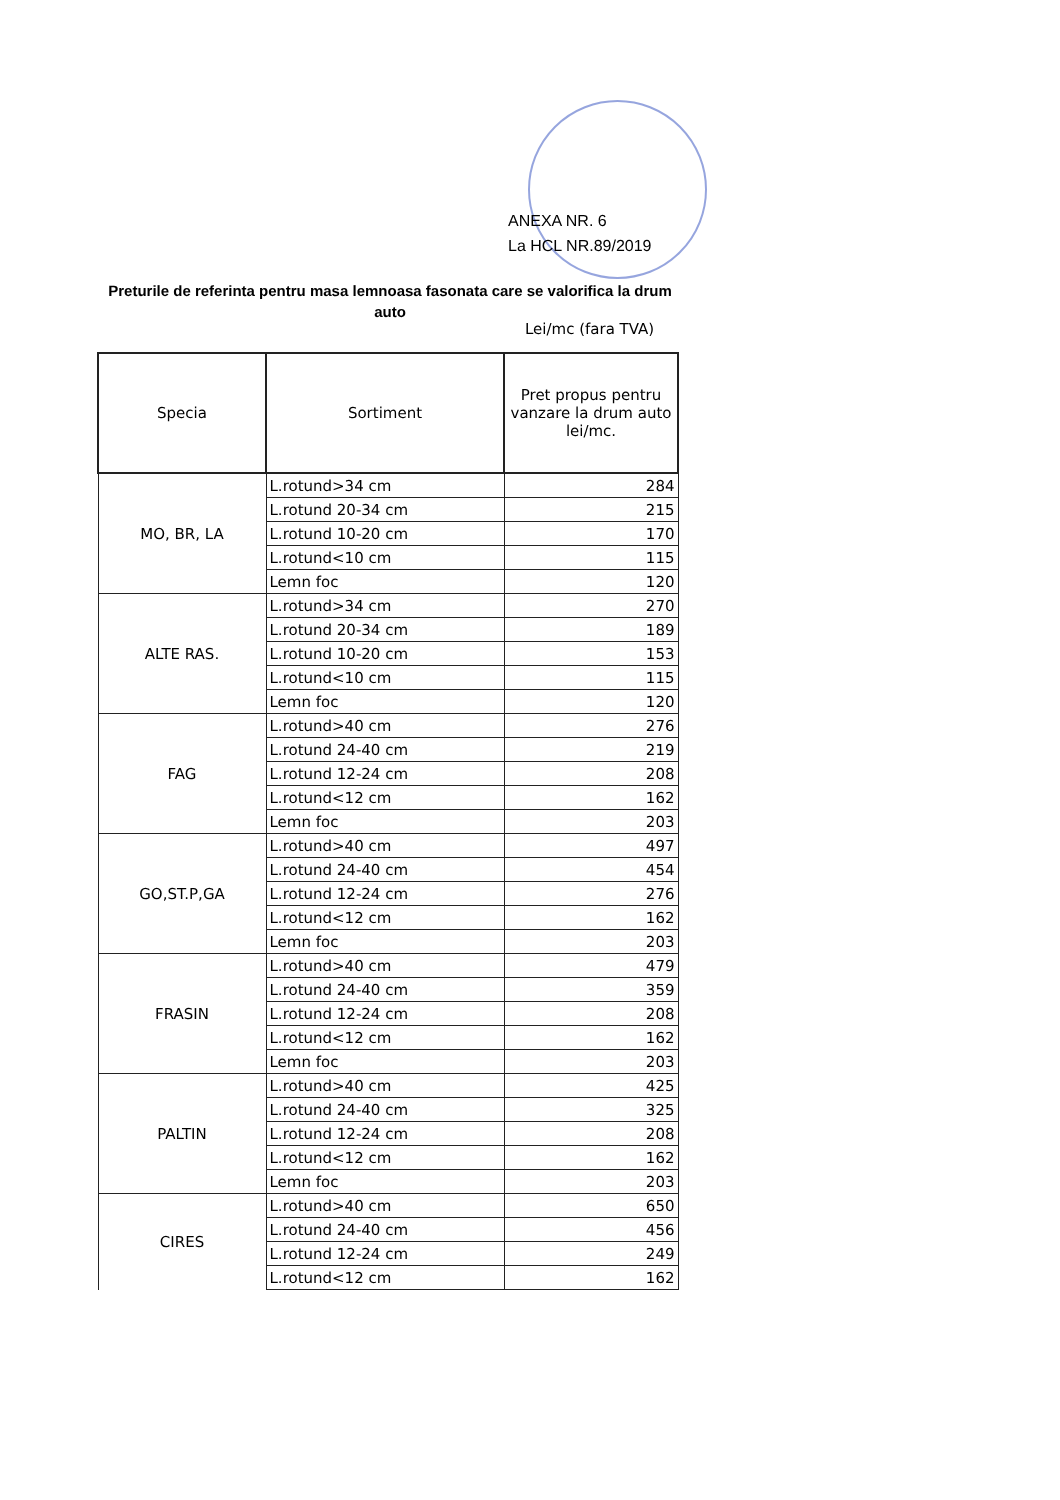ANEXA NR. 6
La HCL NR.89/2019
Preturile de referinta pentru masa lemnoasa fasonata care se valorifica la drum auto
Lei/mc (fara TVA)
| Specia | Sortiment | Pret propus pentru vanzare la drum auto lei/mc. |
| --- | --- | --- |
| MO, BR, LA | L.rotund>34 cm | 284 |
| | L.rotund 20-34 cm | 215 |
| | L.rotund 10-20 cm | 170 |
| | L.rotund<10 cm | 115 |
| | Lemn foc | 120 |
| ALTE RAS. | L.rotund>34 cm | 270 |
| | L.rotund 20-34 cm | 189 |
| | L.rotund 10-20 cm | 153 |
| | L.rotund<10 cm | 115 |
| | Lemn foc | 120 |
| FAG | L.rotund>40 cm | 276 |
| | L.rotund 24-40 cm | 219 |
| | L.rotund 12-24 cm | 208 |
| | L.rotund<12 cm | 162 |
| | Lemn foc | 203 |
| GO,ST.P,GA | L.rotund>40 cm | 497 |
| | L.rotund 24-40 cm | 454 |
| | L.rotund 12-24 cm | 276 |
| | L.rotund<12 cm | 162 |
| | Lemn foc | 203 |
| FRASIN | L.rotund>40 cm | 479 |
| | L.rotund 24-40 cm | 359 |
| | L.rotund 12-24 cm | 208 |
| | L.rotund<12 cm | 162 |
| | Lemn foc | 203 |
| PALTIN | L.rotund>40 cm | 425 |
| | L.rotund 24-40 cm | 325 |
| | L.rotund 12-24 cm | 208 |
| | L.rotund<12 cm | 162 |
| | Lemn foc | 203 |
| CIRES | L.rotund>40 cm | 650 |
| | L.rotund 24-40 cm | 456 |
| | L.rotund 12-24 cm | 249 |
| | L.rotund<12 cm | 162 |